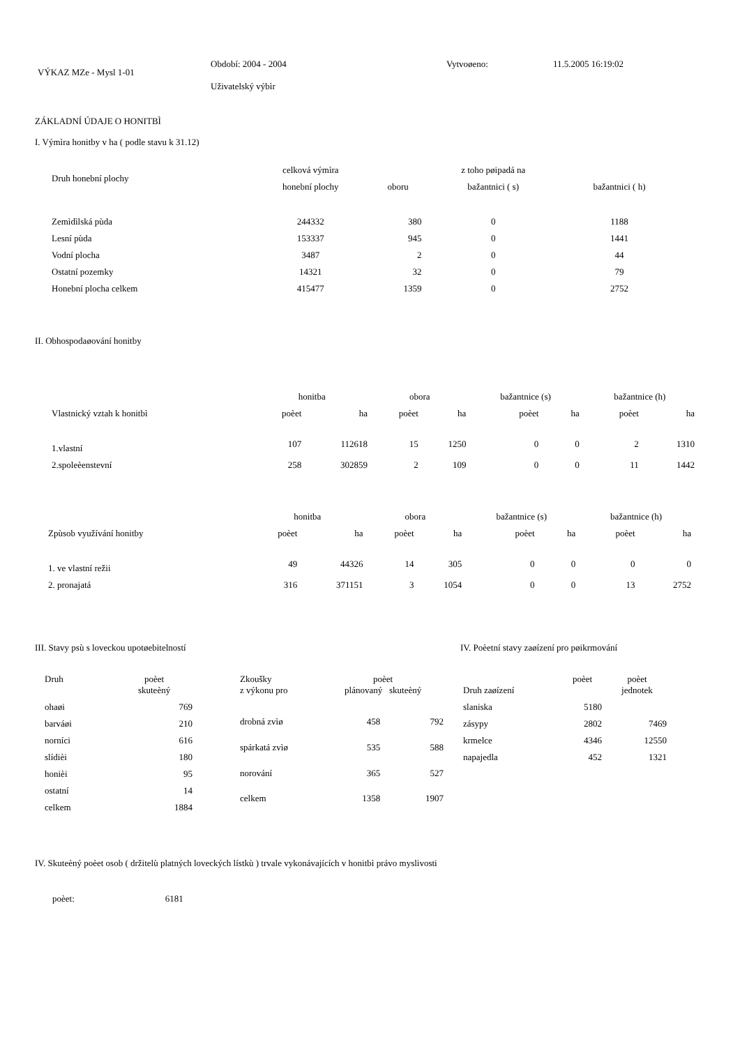| VÝKAZ MZe - Mysl 1-01 | Období: 2004 - 2004 Uživatelský výbìr | Vytvoøeno: | 11.5.2005 16:19:02 |
ZÁKLADNÍ ÚDAJE O HONITBÌ
I. Výmìra honitby v ha ( podle stavu k 31.12)
| Druh honební plochy | celková výmìra | | z toho pøipadá na | |
| --- | --- | --- | --- | --- |
| | honební plochy | oboru | bažantnici ( s) | bažantnici ( h) |
| Zemìdìlská pùda | 244332 | 380 | 0 | 1188 |
| Lesní pùda | 153337 | 945 | 0 | 1441 |
| Vodní plocha | 3487 | 2 | 0 | 44 |
| Ostatní pozemky | 14321 | 32 | 0 | 79 |
| Honební plocha celkem | 415477 | 1359 | 0 | 2752 |
II. Obhospodaøování honitby
| | honitba | | obora | | bažantnice (s) | | bažantnice (h) | |
| --- | --- | --- | --- | --- | --- | --- | --- | --- |
| Vlastnický vztah k honitbì | poèet | ha | poèet | ha | poèet | ha | poèet | ha |
| 1.vlastní | 107 | 112618 | 15 | 1250 | 0 | 0 | 2 | 1310 |
| 2.spoleèenstevní | 258 | 302859 | 2 | 109 | 0 | 0 | 11 | 1442 |
| | honitba | | obora | | bažantnice (s) | | bažantnice (h) | |
| --- | --- | --- | --- | --- | --- | --- | --- | --- |
| Zpùsob využívání honitby | poèet | ha | poèet | ha | poèet | ha | poèet | ha |
| 1. ve vlastní režii | 49 | 44326 | 14 | 305 | 0 | 0 | 0 | 0 |
| 2. pronajatá | 316 | 371151 | 3 | 1054 | 0 | 0 | 13 | 2752 |
III. Stavy psù s loveckou upotøebitelností
| Druh | poèet skuteèný |
| --- | --- |
| ohaøi | 769 |
| barváøi | 210 |
| norníci | 616 |
| slídièi | 180 |
| honièi | 95 |
| ostatní | 14 |
| celkem | 1884 |
| Zkoušky z výkonu pro | poèet plánovaný skuteèný | |
| --- | --- | --- |
| drobná zvìø | 458 | 792 |
| spárkatá zvìø | 535 | 588 |
| norování | 365 | 527 |
| celkem | 1358 | 1907 |
IV. Poèetní stavy zaøízení pro pøikrmování
| Druh zaøízení | poèet | poèet jednotek |
| --- | --- | --- |
| slaniska | 5180 | |
| zásypy | 2802 | 7469 |
| krmelce | 4346 | 12550 |
| napajedla | 452 | 1321 |
IV. Skuteèný poèet osob ( držitelù platných loveckých lístkù ) trvale vykonávajících v honitbì právo myslivosti
poèet: 6181